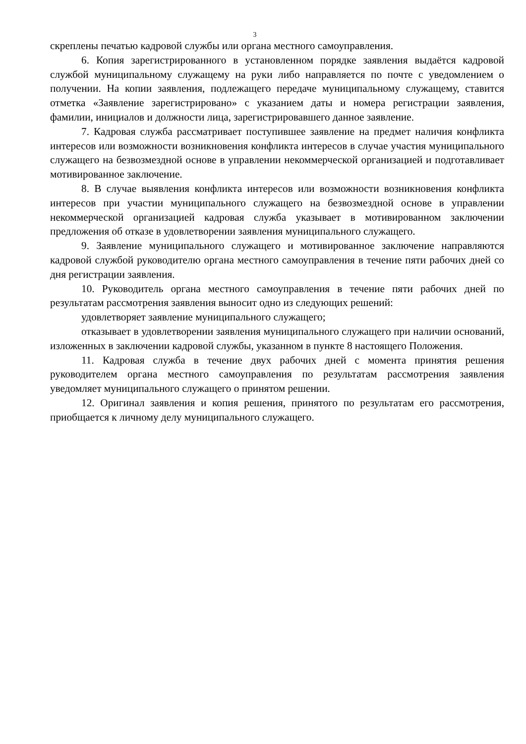3
скреплены печатью кадровой службы или органа местного самоуправления.
6. Копия зарегистрированного в установленном порядке заявления выдаётся кадровой службой муниципальному служащему на руки либо направляется по почте с уведомлением о получении. На копии заявления, подлежащего передаче муниципальному служащему, ставится отметка «Заявление зарегистрировано» с указанием даты и номера регистрации заявления, фамилии, инициалов и должности лица, зарегистрировавшего данное заявление.
7. Кадровая служба рассматривает поступившее заявление на предмет наличия конфликта интересов или возможности возникновения конфликта интересов в случае участия муниципального служащего на безвозмездной основе в управлении некоммерческой организацией и подготавливает мотивированное заключение.
8. В случае выявления конфликта интересов или возможности возникновения конфликта интересов при участии муниципального служащего на безвозмездной основе в управлении некоммерческой организацией кадровая служба указывает в мотивированном заключении предложения об отказе в удовлетворении заявления муниципального служащего.
9. Заявление муниципального служащего и мотивированное заключение направляются кадровой службой руководителю органа местного самоуправления в течение пяти рабочих дней со дня регистрации заявления.
10. Руководитель органа местного самоуправления в течение пяти рабочих дней по результатам рассмотрения заявления выносит одно из следующих решений:
удовлетворяет заявление муниципального служащего;
отказывает в удовлетворении заявления муниципального служащего при наличии оснований, изложенных в заключении кадровой службы, указанном в пункте 8 настоящего Положения.
11. Кадровая служба в течение двух рабочих дней с момента принятия решения руководителем органа местного самоуправления по результатам рассмотрения заявления уведомляет муниципального служащего о принятом решении.
12. Оригинал заявления и копия решения, принятого по результатам его рассмотрения, приобщается к личному делу муниципального служащего.